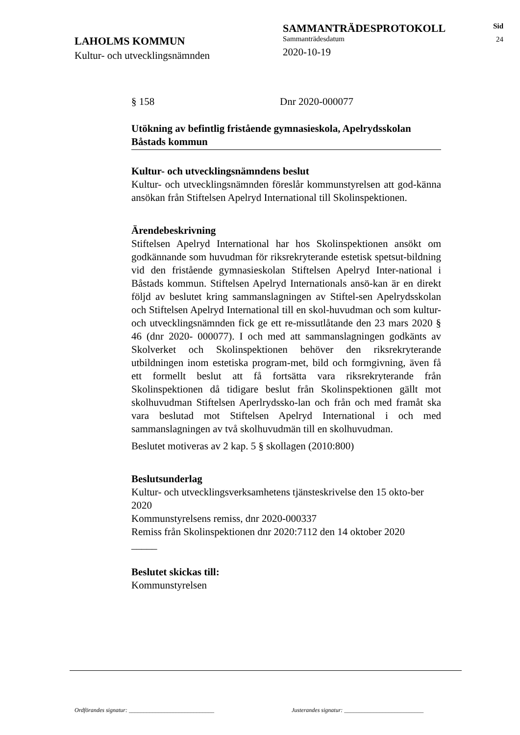LAHOLMS KOMMUN
Kultur- och utvecklingsnämnden
SAMMANTRÄDESPROTOKOLL
Sammanträdesdatum
2020-10-19
Sid
24
§ 158 Dnr 2020-000077
Utökning av befintlig fristående gymnasieskola, Apelrydsskolan Båstads kommun
Kultur- och utvecklingsnämndens beslut
Kultur- och utvecklingsnämnden föreslår kommunstyrelsen att god-känna ansökan från Stiftelsen Apelryd International till Skolinspektionen.
Ärendebeskrivning
Stiftelsen Apelryd International har hos Skolinspektionen ansökt om godkännande som huvudman för riksrekryterande estetisk spetsut-bildning vid den fristående gymnasieskolan Stiftelsen Apelryd Inter-national i Båstads kommun. Stiftelsen Apelryd Internationals ansö-kan är en direkt följd av beslutet kring sammanslagningen av Stiftel-sen Apelrydsskolan och Stiftelsen Apelryd International till en skol-huvudman och som kultur- och utvecklingsnämnden fick ge ett re-missutlåtande den 23 mars 2020 § 46 (dnr 2020- 000077). I och med att sammanslagningen godkänts av Skolverket och Skolinspektionen behöver den riksrekryterande utbildningen inom estetiska program-met, bild och formgivning, även få ett formellt beslut att få fortsätta vara riksrekryterande från Skolinspektionen då tidigare beslut från Skolinspektionen gällt mot skolhuvudman Stiftelsen Aperlrydssko-lan och från och med framåt ska vara beslutad mot Stiftelsen Apelryd International i och med sammanslagningen av två skolhuvudmän till en skolhuvudman.
Beslutet motiveras av 2 kap. 5 § skollagen (2010:800)
Beslutsunderlag
Kultur- och utvecklingsverksamhetens tjänsteskrivelse den 15 okto-ber 2020
Kommunstyrelsens remiss, dnr 2020-000337
Remiss från Skolinspektionen dnr 2020:7112 den 14 oktober 2020
_____
Beslutet skickas till:
Kommunstyrelsen
Ordförandes signatur: _____________________________ Justerandes signatur: ___________________________